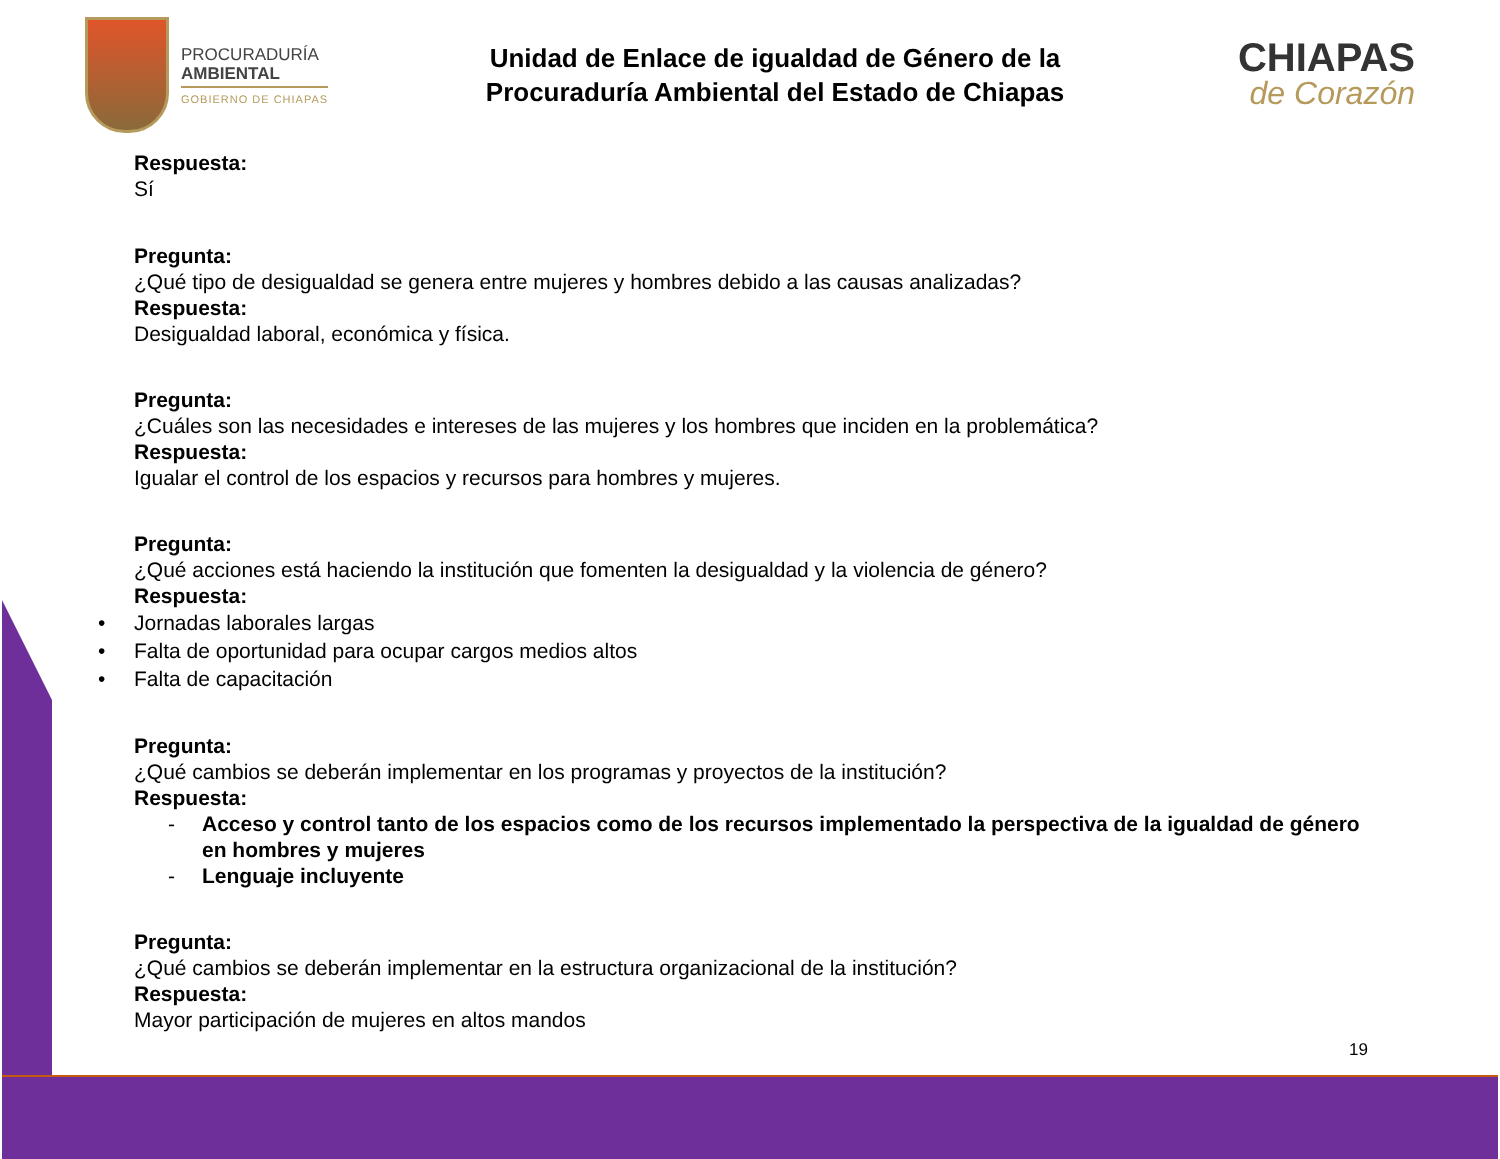PROCURADURÍA
AMBIENTAL
GOBIERNO DE CHIAPAS
Unidad de Enlace de igualdad de Género de la
Procuraduría Ambiental del Estado de Chiapas
CHIAPAS
de Corazón
Respuesta:
Sí
Pregunta:
¿Qué tipo de desigualdad se genera entre mujeres y hombres debido a las causas analizadas?
Respuesta:
Desigualdad laboral, económica y física.
Pregunta:
¿Cuáles son las necesidades e intereses de las mujeres y los hombres que inciden en la problemática?
Respuesta:
Igualar el control de los espacios y recursos para hombres y mujeres.
Pregunta:
¿Qué acciones está haciendo la institución que fomenten la desigualdad y la violencia de género?
Respuesta:
• Jornadas laborales largas
• Falta de oportunidad para ocupar cargos medios altos
• Falta de capacitación
Pregunta:
¿Qué cambios se deberán implementar en los programas y proyectos de la institución?
Respuesta:
- Acceso y control tanto de los espacios como de los recursos implementado la perspectiva de la igualdad de género en hombres y mujeres
- Lenguaje incluyente
Pregunta:
¿Qué cambios se deberán implementar en la estructura organizacional de la institución?
Respuesta:
Mayor participación de mujeres en altos mandos
19